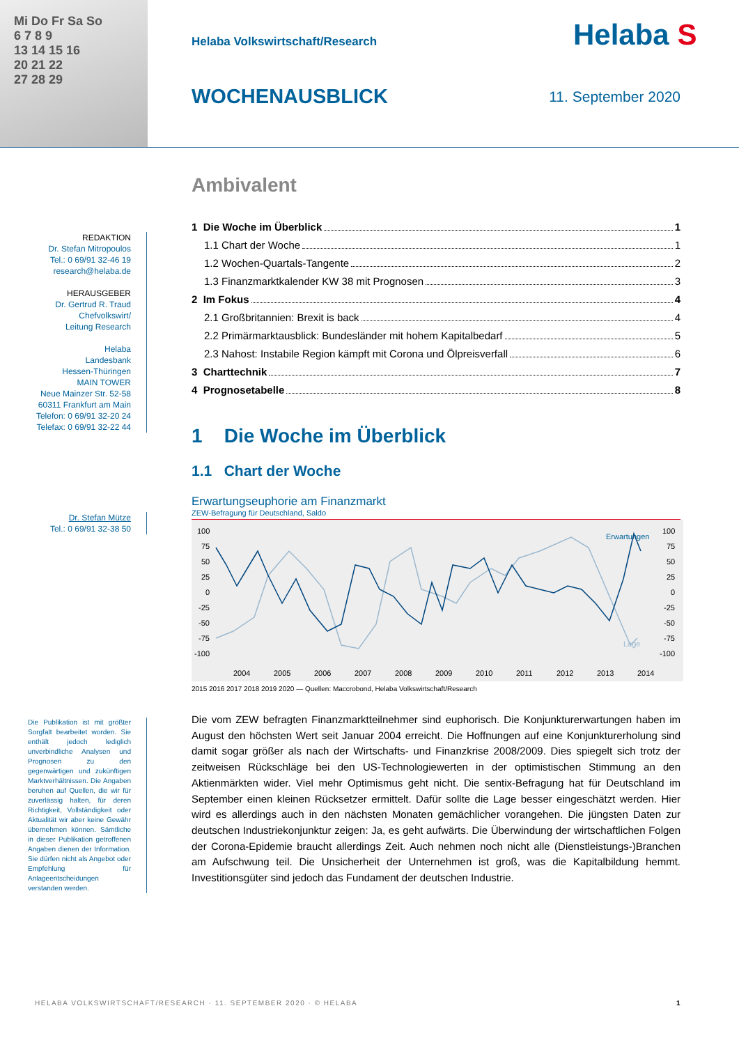Mi Do Fr Sa So
6 7 8 9
13 14 15 16
20 21 22
27 28 29
Helaba Volkswirtschaft/Research
WOCHENAUSBLICK 11. September 2020
Helaba S
REDAKTION
Dr. Stefan Mitropoulos
Tel.: 0 69/91 32-46 19
research@helaba.de
HERAUSGEBER
Dr. Gertrud R. Traud
Chefvolkswirt/
Leitung Research
Helaba
Landesbank
Hessen-Thüringen
MAIN TOWER
Neue Mainzer Str. 52-58
60311 Frankfurt am Main
Telefon: 0 69/91 32-20 24
Telefax: 0 69/91 32-22 44
Dr. Stefan Mütze
Tel.: 0 69/91 32-38 50
Die Publikation ist mit größter Sorgfalt bearbeitet worden. Sie enthält jedoch lediglich unverbindliche Analysen und Prognosen zu den gegenwärtigen und zukünftigen Marktverhältnissen. Die Angaben beruhen auf Quellen, die wir für zuverlässig halten, für deren Richtigkeit, Vollständigkeit oder Aktualität wir aber keine Gewähr übernehmen können. Sämtliche in dieser Publikation getroffenen Angaben dienen der Information. Sie dürfen nicht als Angebot oder Empfehlung für Anlageentscheidungen verstanden werden.
Ambivalent
1 Die Woche im Überblick 1
1.1 Chart der Woche 1
1.2 Wochen-Quartals-Tangente 2
1.3 Finanzmarktkalender KW 38 mit Prognosen 3
2 Im Fokus 4
2.1 Großbritannien: Brexit is back 4
2.2 Primärmarktausblick: Bundesländer mit hohem Kapitalbedarf 5
2.3 Nahost: Instabile Region kämpft mit Corona und Ölpreisverfall 6
3 Charttechnik 7
4 Prognosetabelle 8
1 Die Woche im Überblick
1.1 Chart der Woche
Erwartungseuphorie am Finanzmarkt
ZEW-Befragung für Deutschland, Saldo
100
75
50
25
0
-25
-50
-75
-100
100
75
50
25
0
-25
-50
-75
-100
Erwartungen
Lage
2004
2005
2006
2007
2008
2009
2010
2011
2012
2013
2014
2015 2016 2017 2018 2019 2020 — Quellen: Maccrobond, Helaba Volkswirtschaft/Research
Die vom ZEW befragten Finanzmarktteilnehmer sind euphorisch. Die Konjunkturerwartungen haben im August den höchsten Wert seit Januar 2004 erreicht. Die Hoffnungen auf eine Konjunkturerholung sind damit sogar größer als nach der Wirtschafts- und Finanzkrise 2008/2009. Dies spiegelt sich trotz der zeitweisen Rückschläge bei den US-Technologiewerten in der optimistischen Stimmung an den Aktienmärkten wider. Viel mehr Optimismus geht nicht. Die sentix-Befragung hat für Deutschland im September einen kleinen Rücksetzer ermittelt. Dafür sollte die Lage besser eingeschätzt werden. Hier wird es allerdings auch in den nächsten Monaten gemächlicher vorangehen. Die jüngsten Daten zur deutschen Industriekonjunktur zeigen: Ja, es geht aufwärts. Die Überwindung der wirtschaftlichen Folgen der Corona-Epidemie braucht allerdings Zeit. Auch nehmen noch nicht alle (Dienstleistungs-)Branchen am Aufschwung teil. Die Unsicherheit der Unternehmen ist groß, was die Kapitalbildung hemmt. Investitionsgüter sind jedoch das Fundament der deutschen Industrie.
HELABA VOLKSWIRTSCHAFT/RESEARCH · 11. SEPTEMBER 2020 · © HELABA 1